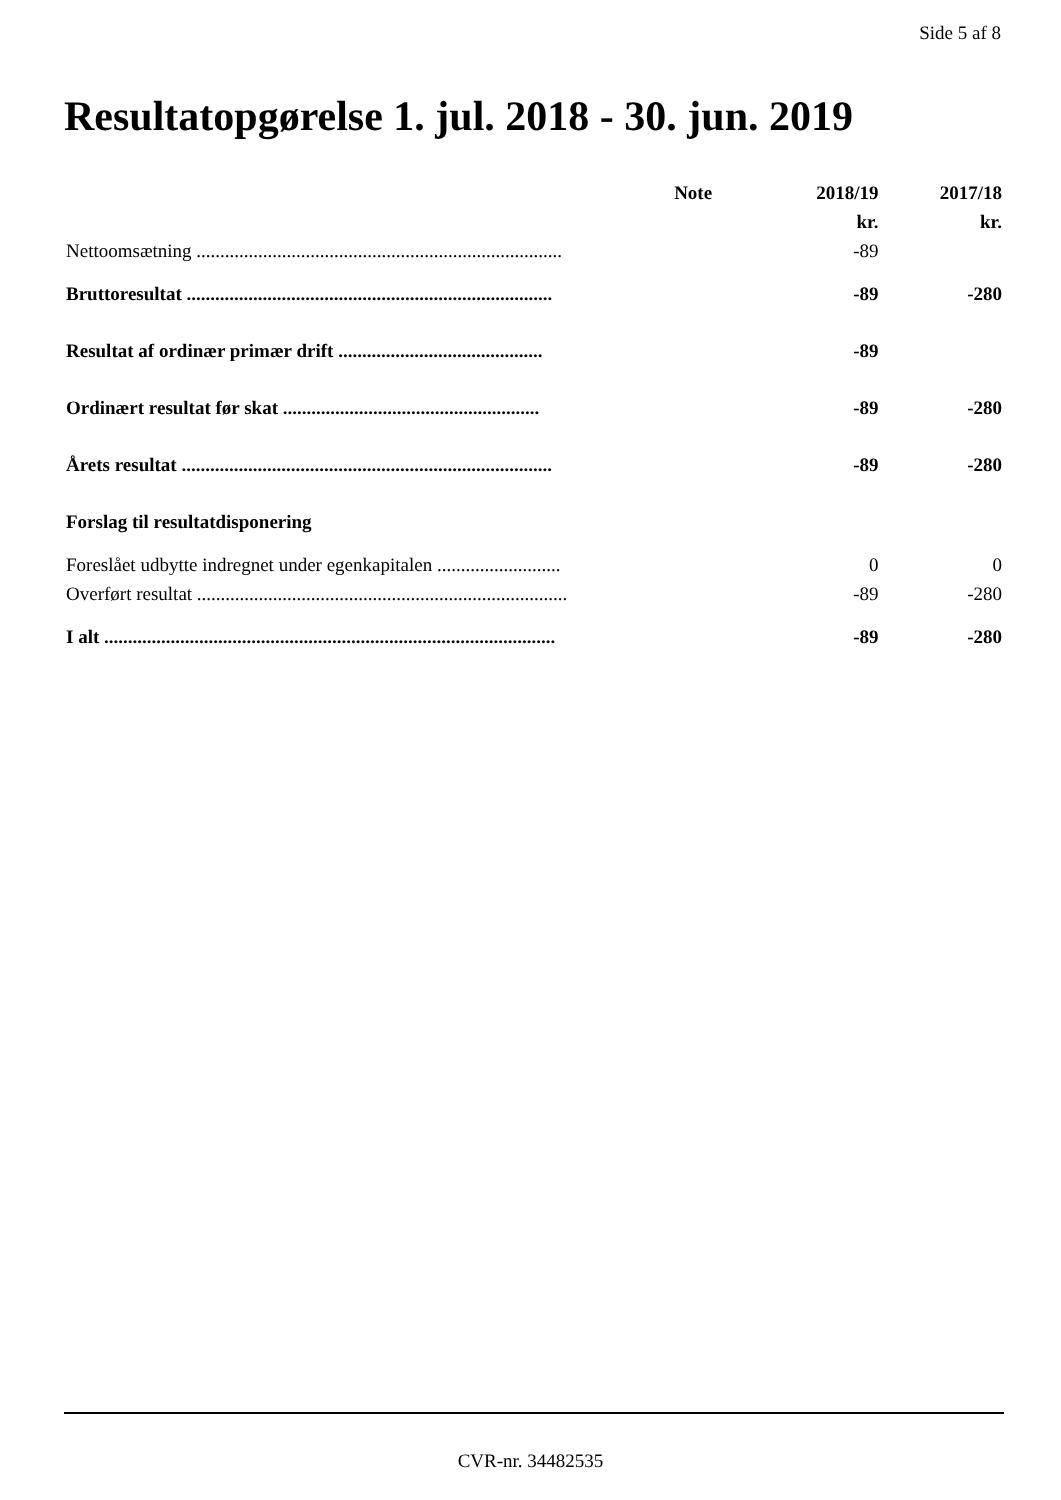Side 5 af 8
Resultatopgørelse 1. jul. 2018 - 30. jun. 2019
| | Note | 2018/19 | 2017/18 |
| --- | --- | --- | --- |
| | | kr. | kr. |
| Nettoomsætning ............................................................................. | | -89 | |
| Bruttoresultat ............................................................................. | | -89 | -280 |
| Resultat af ordinær primær drift ........................................... | | -89 | |
| Ordinært resultat før skat ...................................................... | | -89 | -280 |
| Årets resultat .............................................................................. | | -89 | -280 |
| Forslag til resultatdisponering | | | |
| Foreslået udbytte indregnet under egenkapitalen .......................... | | 0 | 0 |
| Overført resultat .............................................................................. | | -89 | -280 |
| I alt ............................................................................................... | | -89 | -280 |
CVR-nr. 34482535